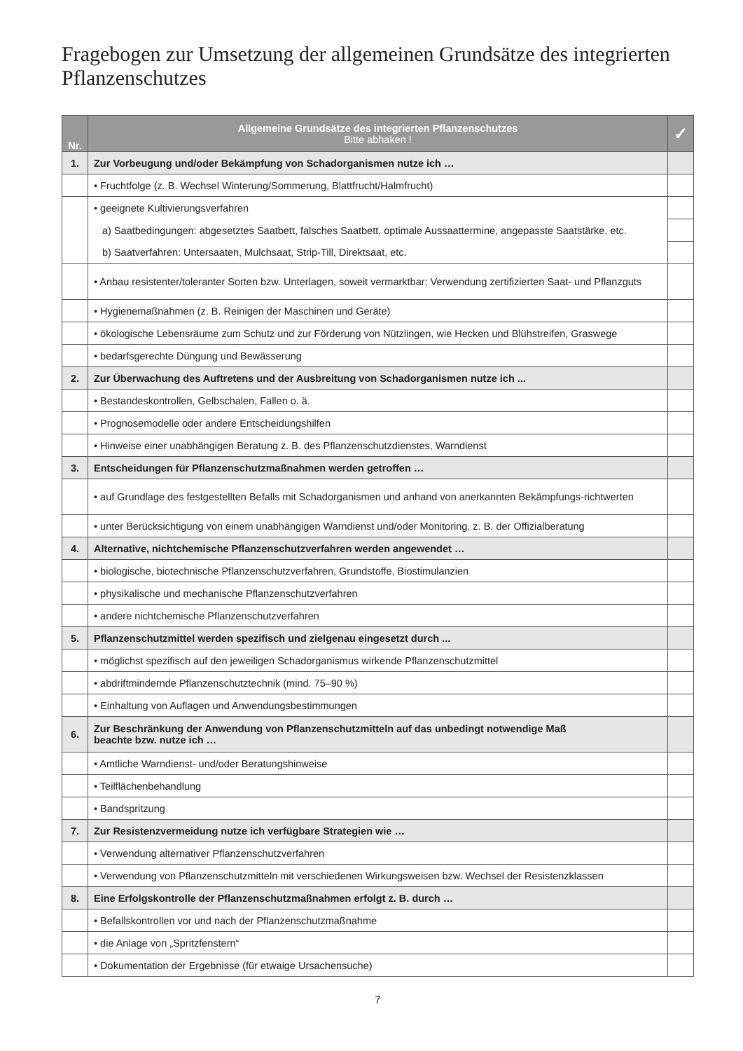Fragebogen zur Umsetzung der allgemeinen Grundsätze des integrierten Pflanzenschutzes
| Nr. | Allgemeine Grundsätze des integrierten Pflanzenschutzes Bitte abhaken ! | ✓ |
| --- | --- | --- |
| 1. | Zur Vorbeugung und/oder Bekämpfung von Schadorganismen nutze ich … | |
| | • Fruchtfolge (z. B. Wechsel Winterung/Sommerung, Blattfrucht/Halmfrucht) | |
| | • geeignete Kultivierungsverfahren | |
| | a) Saatbedingungen: abgesetztes Saatbett, falsches Saatbett, optimale Aussaattermine, angepasste Saatstärke, etc. | |
| | b) Saatverfahren: Untersaaten, Mulchsaat, Strip-Till, Direktsaat, etc. | |
| | • Anbau resistenter/toleranter Sorten bzw. Unterlagen, soweit vermarktbar; Verwendung zertifizierten Saat- und Pflanzguts | |
| | • Hygienemaßnahmen (z. B. Reinigen der Maschinen und Geräte) | |
| | • ökologische Lebensräume zum Schutz und zur Förderung von Nützlingen, wie Hecken und Blühstreifen, Graswege | |
| | • bedarfsgerechte Düngung und Bewässerung | |
| 2. | Zur Überwachung des Auftretens und der Ausbreitung von Schadorganismen nutze ich ... | |
| | • Bestandeskontrollen, Gelbschalen, Fallen o. ä. | |
| | • Prognosemodelle oder andere Entscheidungshilfen | |
| | • Hinweise einer unabhängigen Beratung z. B. des Pflanzenschutzdienstes, Warndienst | |
| 3. | Entscheidungen für Pflanzenschutzmaßnahmen werden getroffen … | |
| | • auf Grundlage des festgestellten Befalls mit Schadorganismen und anhand von anerkannten Bekämpfungs-richtwerten | |
| | • unter Berücksichtigung von einem unabhängigen Warndienst und/oder Monitoring, z. B. der Offizialberatung | |
| 4. | Alternative, nichtchemische Pflanzenschutzverfahren werden angewendet … | |
| | • biologische, biotechnische Pflanzenschutzverfahren, Grundstoffe, Biostimulanzien | |
| | • physikalische und mechanische Pflanzenschutzverfahren | |
| | • andere nichtchemische Pflanzenschutzverfahren | |
| 5. | Pflanzenschutzmittel werden spezifisch und zielgenau eingesetzt durch ... | |
| | • möglichst spezifisch auf den jeweiligen Schadorganismus wirkende Pflanzenschutzmittel | |
| | • abdriftmindernde Pflanzenschutztechnik (mind. 75–90 %) | |
| | • Einhaltung von Auflagen und Anwendungsbestimmungen | |
| 6. | Zur Beschränkung der Anwendung von Pflanzenschutzmitteln auf das unbedingt notwendige Maß beachte bzw. nutze ich … | |
| | • Amtliche Warndienst- und/oder Beratungshinweise | |
| | • Teilflächenbehandlung | |
| | • Bandspritzung | |
| 7. | Zur Resistenzvermeidung nutze ich verfügbare Strategien wie … | |
| | • Verwendung alternativer Pflanzenschutzverfahren | |
| | • Verwendung von Pflanzenschutzmitteln mit verschiedenen Wirkungsweisen bzw. Wechsel der Resistenzklassen | |
| 8. | Eine Erfolgskontrolle der Pflanzenschutzmaßnahmen erfolgt z. B. durch … | |
| | • Befallskontrollen vor und nach der Pflanzenschutzmaßnahme | |
| | • die Anlage von „Spritzfenstern“ | |
| | • Dokumentation der Ergebnisse (für etwaige Ursachensuche) | |
7